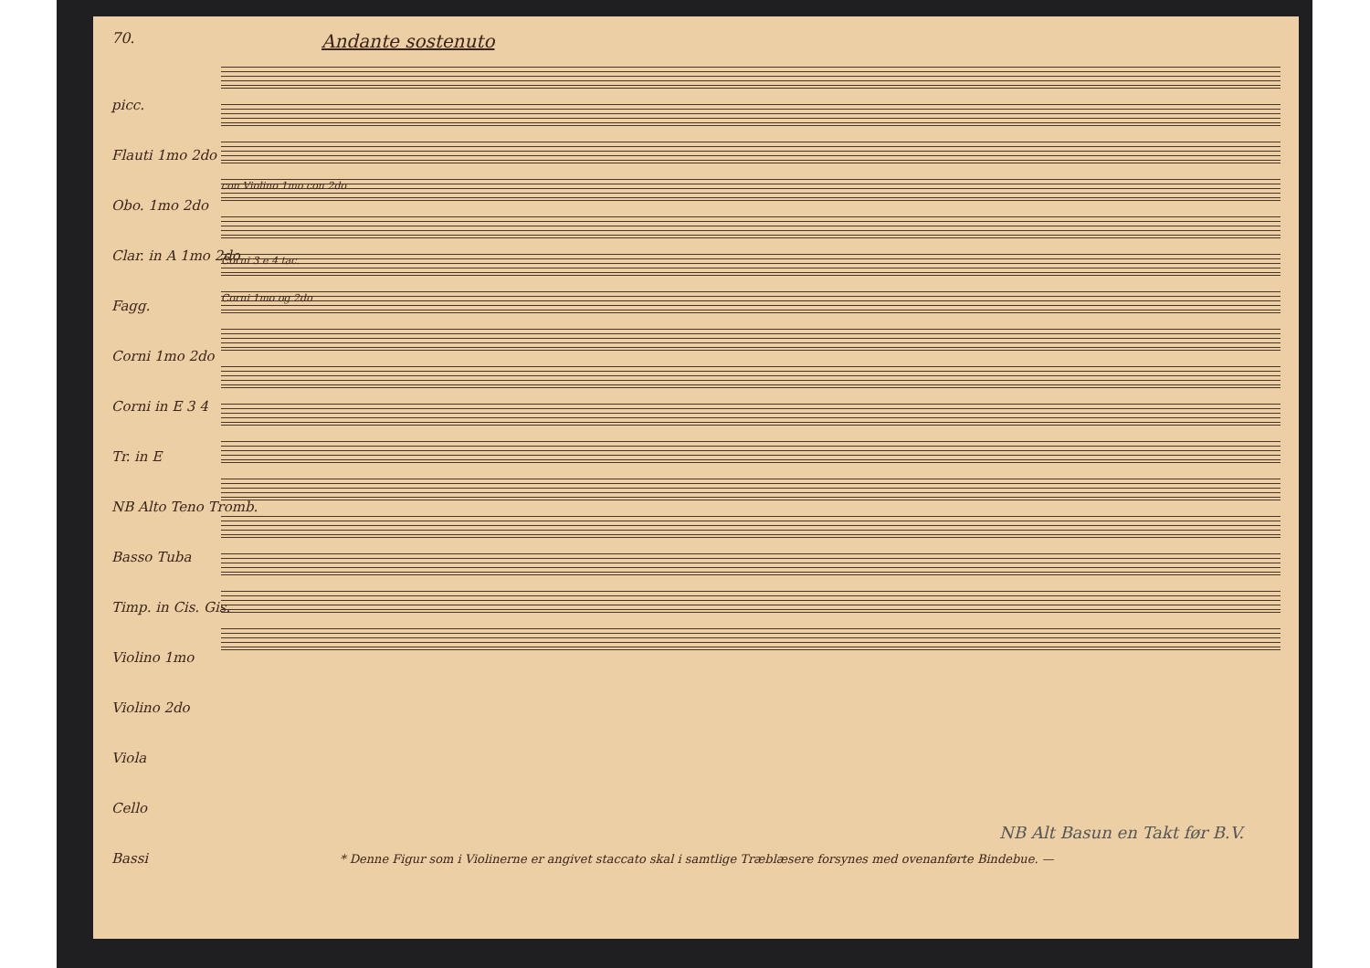70.
Andante sostenuto
picc.
Flauti 1mo 2do
Obo. 1mo 2do
Clar. in A 1mo 2do
Fagg.
Corni 1mo 2do
Corni in E 3 4
Tr. in E
NB Alto Teno Tromb.
Basso Tuba
Timp. in Cis. Gis.
Violino 1mo
Violino 2do
Viola
Cello
Bassi
con Violino 1mo con 2do
Corni 3 e 4 tac.
Corni 1mo og 2do
* Denne Figur som i Violinerne er angivet staccato skal i samtlige Træblæsere forsynes med ovenanførte Bindebue. —
NB Alt Basun en Takt før B.V.